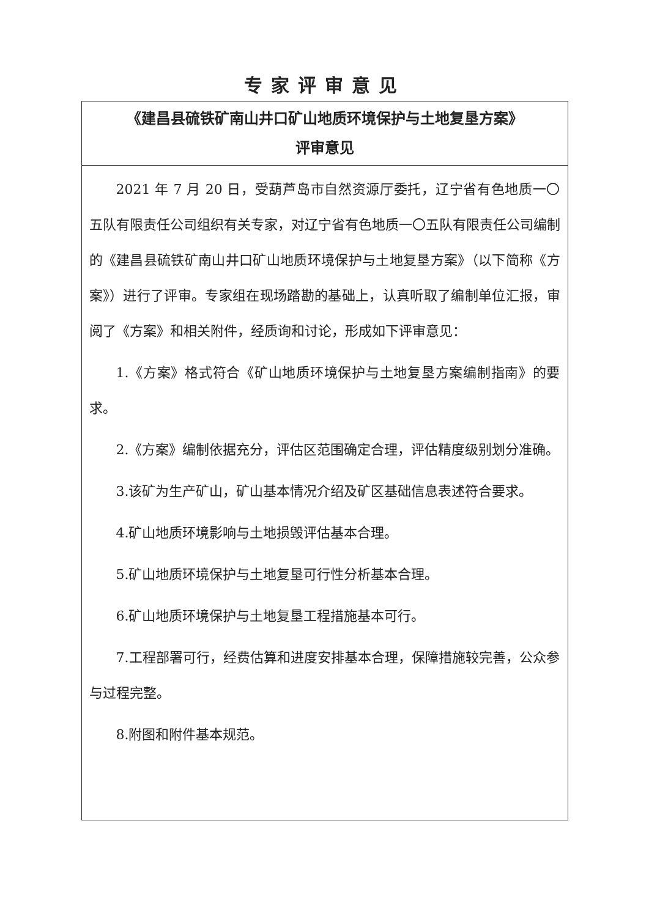专家评审意见
| 《建昌县硫铁矿南山井口矿山地质环境保护与土地复垦方案》 评审意见 |
| 2021 年 7 月 20 日，受葫芦岛市自然资源厅委托，辽宁省有色地质一〇五队有限责任公司组织有关专家，对辽宁省有色地质一〇五队有限责任公司编制的《建昌县硫铁矿南山井口矿山地质环境保护与土地复垦方案》（以下简称《方案》）进行了评审。专家组在现场踏勘的基础上，认真听取了编制单位汇报，审阅了《方案》和相关附件，经质询和讨论，形成如下评审意见： 1.《方案》格式符合《矿山地质环境保护与土地复垦方案编制指南》的要求。 2.《方案》编制依据充分，评估区范围确定合理，评估精度级别划分准确。 3.该矿为生产矿山，矿山基本情况介绍及矿区基础信息表述符合要求。 4.矿山地质环境影响与土地损毁评估基本合理。 5.矿山地质环境保护与土地复垦可行性分析基本合理。 6.矿山地质环境保护与土地复垦工程措施基本可行。 7.工程部署可行，经费估算和进度安排基本合理，保障措施较完善，公众参与过程完整。 8.附图和附件基本规范。 |